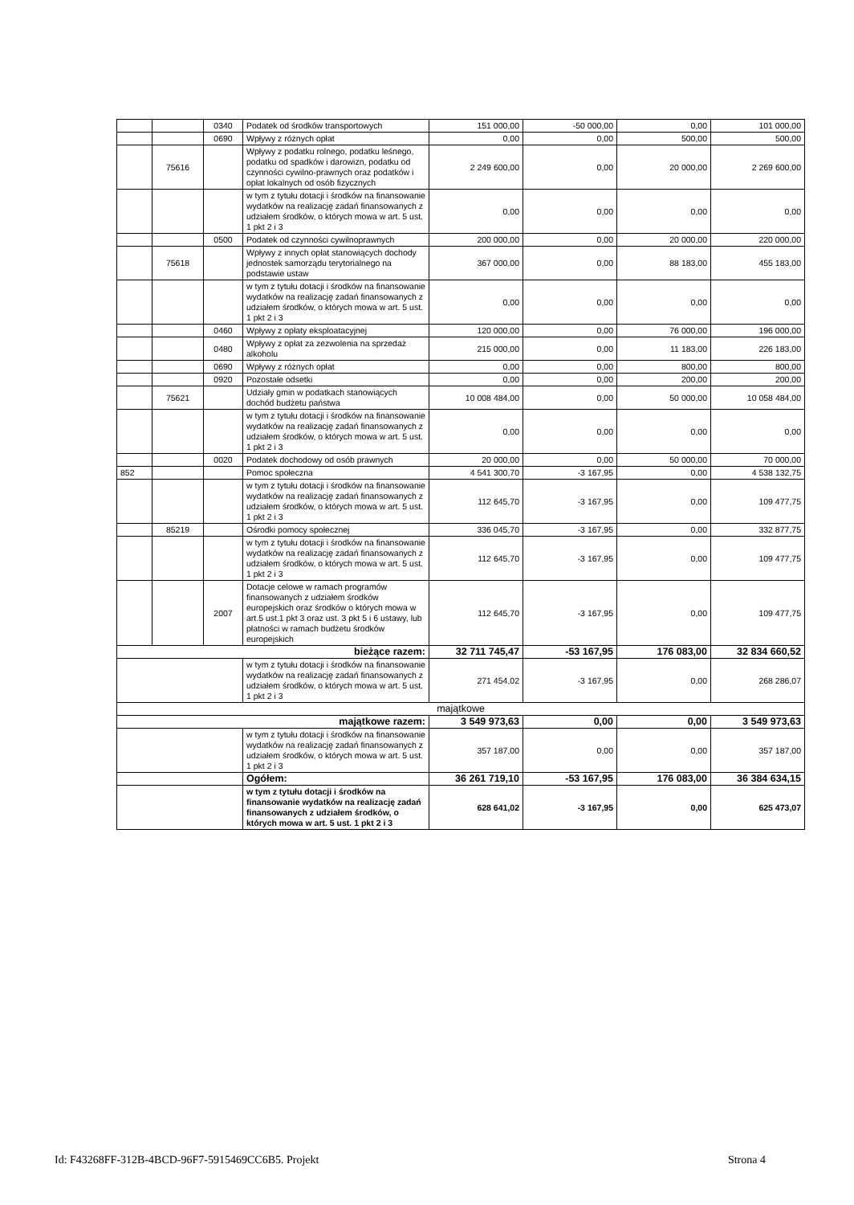| | | 0340 | Podatek od środków transportowych | 151 000,00 | -50 000,00 | 0,00 | 101 000,00 |
| | | 0690 | Wpływy z różnych opłat | 0,00 | 0,00 | 500,00 | 500,00 |
| | 75616 | | Wpływy z podatku rolnego, podatku leśnego, podatku od spadków i darowizn, podatku od czynności cywilno-prawnych oraz podatków i opłat lokalnych od osób fizycznych | 2 249 600,00 | 0,00 | 20 000,00 | 2 269 600,00 |
| | | | w tym z tytułu dotacji i środków na finansowanie wydatków na realizację zadań finansowanych z udziałem środków, o których mowa w art. 5 ust. 1 pkt 2 i 3 | 0,00 | 0,00 | 0,00 | 0,00 |
| | | 0500 | Podatek od czynności cywilnoprawnych | 200 000,00 | 0,00 | 20 000,00 | 220 000,00 |
| | 75618 | | Wpływy z innych opłat stanowiących dochody jednostek samorządu terytorialnego na podstawie ustaw | 367 000,00 | 0,00 | 88 183,00 | 455 183,00 |
| | | | w tym z tytułu dotacji i środków na finansowanie wydatków na realizację zadań finansowanych z udziałem środków, o których mowa w art. 5 ust. 1 pkt 2 i 3 | 0,00 | 0,00 | 0,00 | 0,00 |
| | | 0460 | Wpływy z opłaty eksploatacyjnej | 120 000,00 | 0,00 | 76 000,00 | 196 000,00 |
| | | 0480 | Wpływy z opłat za zezwolenia na sprzedaż alkoholu | 215 000,00 | 0,00 | 11 183,00 | 226 183,00 |
| | | 0690 | Wpływy z różnych opłat | 0,00 | 0,00 | 800,00 | 800,00 |
| | | 0920 | Pozostałe odsetki | 0,00 | 0,00 | 200,00 | 200,00 |
| | 75621 | | Udziały gmin w podatkach stanowiących dochód budżetu państwa | 10 008 484,00 | 0,00 | 50 000,00 | 10 058 484,00 |
| | | | w tym z tytułu dotacji i środków na finansowanie wydatków na realizację zadań finansowanych z udziałem środków, o których mowa w art. 5 ust. 1 pkt 2 i 3 | 0,00 | 0,00 | 0,00 | 0,00 |
| | | 0020 | Podatek dochodowy od osób prawnych | 20 000,00 | 0,00 | 50 000,00 | 70 000,00 |
| 852 | | | Pomoc społeczna | 4 541 300,70 | -3 167,95 | 0,00 | 4 538 132,75 |
| | | | w tym z tytułu dotacji i środków na finansowanie wydatków na realizację zadań finansowanych z udziałem środków, o których mowa w art. 5 ust. 1 pkt 2 i 3 | 112 645,70 | -3 167,95 | 0,00 | 109 477,75 |
| | 85219 | | Ośrodki pomocy społecznej | 336 045,70 | -3 167,95 | 0,00 | 332 877,75 |
| | | | w tym z tytułu dotacji i środków na finansowanie wydatków na realizację zadań finansowanych z udziałem środków, o których mowa w art. 5 ust. 1 pkt 2 i 3 | 112 645,70 | -3 167,95 | 0,00 | 109 477,75 |
| | | 2007 | Dotacje celowe w ramach programów finansowanych z udziałem środków europejskich oraz środków o których mowa w art.5 ust.1 pkt 3 oraz ust. 3 pkt 5 i 6 ustawy, lub płatności w ramach budżetu środków europejskich | 112 645,70 | -3 167,95 | 0,00 | 109 477,75 |
| bieżące razem: | | | | 32 711 745,47 | -53 167,95 | 176 083,00 | 32 834 660,52 |
| | | | w tym z tytułu dotacji i środków na finansowanie wydatków na realizację zadań finansowanych z udziałem środków, o których mowa w art. 5 ust. 1 pkt 2 i 3 | 271 454,02 | -3 167,95 | 0,00 | 268 286,07 |
| majątkowe | | | | | | | |
| majątkowe razem: | | | | 3 549 973,63 | 0,00 | 0,00 | 3 549 973,63 |
| | | | w tym z tytułu dotacji i środków na finansowanie wydatków na realizację zadań finansowanych z udziałem środków, o których mowa w art. 5 ust. 1 pkt 2 i 3 | 357 187,00 | 0,00 | 0,00 | 357 187,00 |
| | | | Ogółem: | 36 261 719,10 | -53 167,95 | 176 083,00 | 36 384 634,15 |
| | | | w tym z tytułu dotacji i środków na finansowanie wydatków na realizację zadań finansowanych z udziałem środków, o których mowa w art. 5 ust. 1 pkt 2 i 3 | 628 641,02 | -3 167,95 | 0,00 | 625 473,07 |
Id: F43268FF-312B-4BCD-96F7-5915469CC6B5. Projekt Strona 4